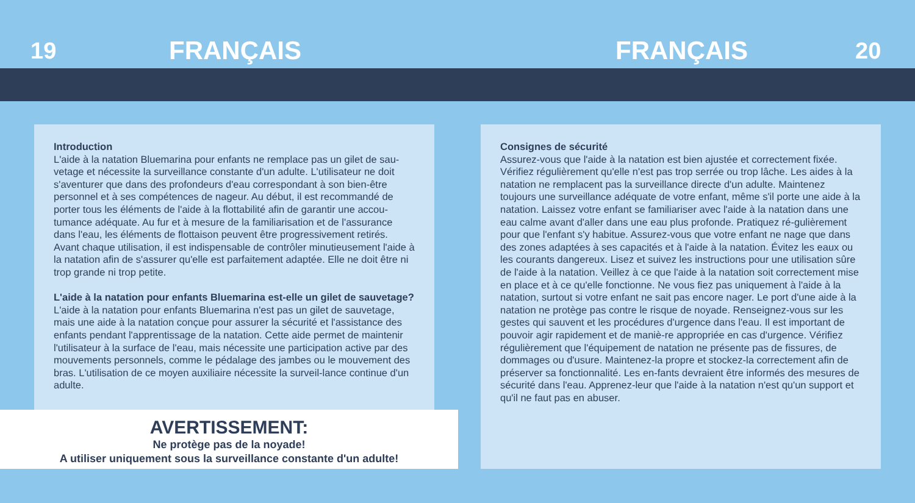19 FRANÇAIS FRANÇAIS 20
Introduction
L'aide à la natation Bluemarina pour enfants ne remplace pas un gilet de sau-vetage et nécessite la surveillance constante d'un adulte. L'utilisateur ne doit s'aventurer que dans des profondeurs d'eau correspondant à son bien-être personnel et à ses compétences de nageur. Au début, il est recommandé de porter tous les éléments de l'aide à la flottabilité afin de garantir une accou-tumance adéquate. Au fur et à mesure de la familiarisation et de l'assurance dans l'eau, les éléments de flottaison peuvent être progressivement retirés. Avant chaque utilisation, il est indispensable de contrôler minutieusement l'aide à la natation afin de s'assurer qu'elle est parfaitement adaptée. Elle ne doit être ni trop grande ni trop petite.
L'aide à la natation pour enfants Bluemarina est-elle un gilet de sauvetage?
L'aide à la natation pour enfants Bluemarina n'est pas un gilet de sauvetage, mais une aide à la natation conçue pour assurer la sécurité et l'assistance des enfants pendant l'apprentissage de la natation. Cette aide permet de maintenir l'utilisateur à la surface de l'eau, mais nécessite une participation active par des mouvements personnels, comme le pédalage des jambes ou le mouvement des bras. L'utilisation de ce moyen auxiliaire nécessite la surveil-lance continue d'un adulte.
AVERTISSEMENT:
Ne protège pas de la noyade!
A utiliser uniquement sous la surveillance constante d'un adulte!
Consignes de sécurité
Assurez-vous que l'aide à la natation est bien ajustée et correctement fixée. Vérifiez régulièrement qu'elle n'est pas trop serrée ou trop lâche. Les aides à la natation ne remplacent pas la surveillance directe d'un adulte. Maintenez toujours une surveillance adéquate de votre enfant, même s'il porte une aide à la natation. Laissez votre enfant se familiariser avec l'aide à la natation dans une eau calme avant d'aller dans une eau plus profonde. Pratiquez ré-gulièrement pour que l'enfant s'y habitue. Assurez-vous que votre enfant ne nage que dans des zones adaptées à ses capacités et à l'aide à la natation. Évitez les eaux ou les courants dangereux. Lisez et suivez les instructions pour une utilisation sûre de l'aide à la natation. Veillez à ce que l'aide à la natation soit correctement mise en place et à ce qu'elle fonctionne. Ne vous fiez pas uniquement à l'aide à la natation, surtout si votre enfant ne sait pas encore nager. Le port d'une aide à la natation ne protège pas contre le risque de noyade. Renseignez-vous sur les gestes qui sauvent et les procédures d'urgence dans l'eau. Il est important de pouvoir agir rapidement et de maniè-re appropriée en cas d'urgence. Vérifiez régulièrement que l'équipement de natation ne présente pas de fissures, de dommages ou d'usure. Maintenez-la propre et stockez-la correctement afin de préserver sa fonctionnalité. Les en-fants devraient être informés des mesures de sécurité dans l'eau. Apprenez-leur que l'aide à la natation n'est qu'un support et qu'il ne faut pas en abuser.